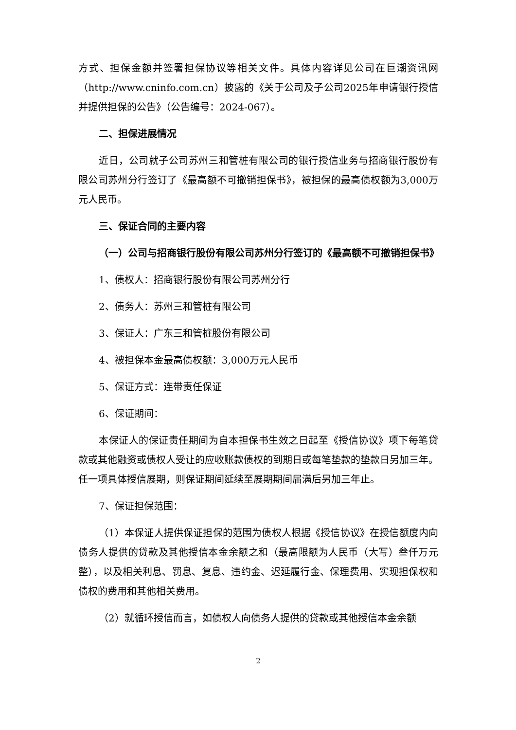方式、担保金额并签署担保协议等相关文件。具体内容详见公司在巨潮资讯网（http://www.cninfo.com.cn）披露的《关于公司及子公司2025年申请银行授信并提供担保的公告》（公告编号：2024-067）。
二、担保进展情况
近日，公司就子公司苏州三和管桩有限公司的银行授信业务与招商银行股份有限公司苏州分行签订了《最高额不可撤销担保书》，被担保的最高债权额为3,000万元人民币。
三、保证合同的主要内容
（一）公司与招商银行股份有限公司苏州分行签订的《最高额不可撤销担保书》
1、债权人：招商银行股份有限公司苏州分行
2、债务人：苏州三和管桩有限公司
3、保证人：广东三和管桩股份有限公司
4、被担保本金最高债权额：3,000万元人民币
5、保证方式：连带责任保证
6、保证期间：
本保证人的保证责任期间为自本担保书生效之日起至《授信协议》项下每笔贷款或其他融资或债权人受让的应收账款债权的到期日或每笔垫款的垫款日另加三年。任一项具体授信展期，则保证期间延续至展期期间届满后另加三年止。
7、保证担保范围：
（1）本保证人提供保证担保的范围为债权人根据《授信协议》在授信额度内向债务人提供的贷款及其他授信本金余额之和（最高限额为人民币（大写）叁仟万元整），以及相关利息、罚息、复息、违约金、迟延履行金、保理费用、实现担保权和债权的费用和其他相关费用。
（2）就循环授信而言，如债权人向债务人提供的贷款或其他授信本金余额
2